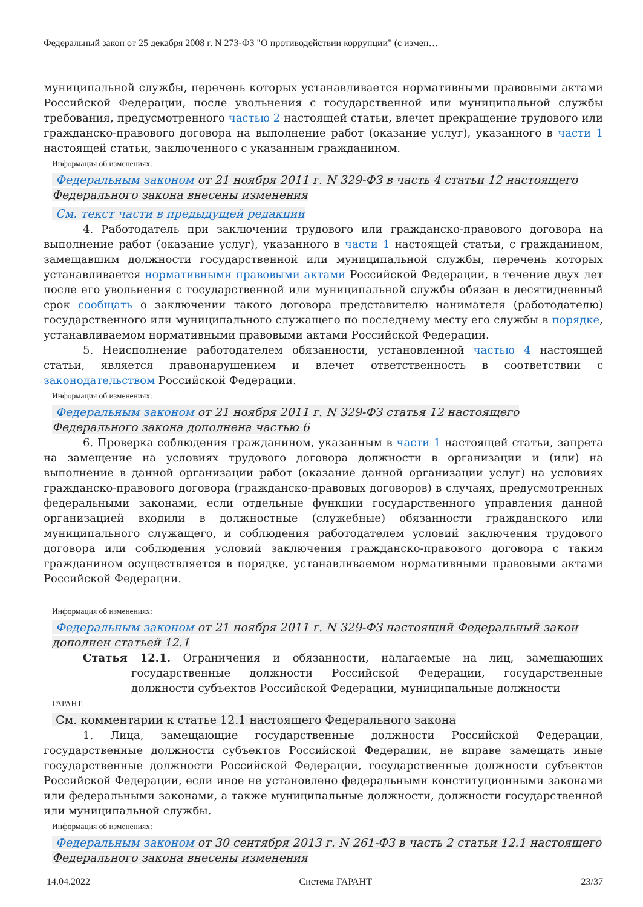Федеральный закон от 25 декабря 2008 г. N 273-ФЗ "О противодействии коррупции" (с измен…
муниципальной службы, перечень которых устанавливается нормативными правовыми актами Российской Федерации, после увольнения с государственной или муниципальной службы требования, предусмотренного частью 2 настоящей статьи, влечет прекращение трудового или гражданско-правового договора на выполнение работ (оказание услуг), указанного в части 1 настоящей статьи, заключенного с указанным гражданином.
Информация об изменениях:
Федеральным законом от 21 ноября 2011 г. N 329-ФЗ в часть 4 статьи 12 настоящего Федерального закона внесены изменения
См. текст части в предыдущей редакции
4. Работодатель при заключении трудового или гражданско-правового договора на выполнение работ (оказание услуг), указанного в части 1 настоящей статьи, с гражданином, замещавшим должности государственной или муниципальной службы, перечень которых устанавливается нормативными правовыми актами Российской Федерации, в течение двух лет после его увольнения с государственной или муниципальной службы обязан в десятидневный срок сообщать о заключении такого договора представителю нанимателя (работодателю) государственного или муниципального служащего по последнему месту его службы в порядке, устанавливаемом нормативными правовыми актами Российской Федерации.
5. Неисполнение работодателем обязанности, установленной частью 4 настоящей статьи, является правонарушением и влечет ответственность в соответствии с законодательством Российской Федерации.
Информация об изменениях:
Федеральным законом от 21 ноября 2011 г. N 329-ФЗ статья 12 настоящего Федерального закона дополнена частью 6
6. Проверка соблюдения гражданином, указанным в части 1 настоящей статьи, запрета на замещение на условиях трудового договора должности в организации и (или) на выполнение в данной организации работ (оказание данной организации услуг) на условиях гражданско-правового договора (гражданско-правовых договоров) в случаях, предусмотренных федеральными законами, если отдельные функции государственного управления данной организацией входили в должностные (служебные) обязанности гражданского или муниципального служащего, и соблюдения работодателем условий заключения трудового договора или соблюдения условий заключения гражданско-правового договора с таким гражданином осуществляется в порядке, устанавливаемом нормативными правовыми актами Российской Федерации.
Информация об изменениях:
Федеральным законом от 21 ноября 2011 г. N 329-ФЗ настоящий Федеральный закон дополнен статьей 12.1
Статья 12.1. Ограничения и обязанности, налагаемые на лиц, замещающих государственные должности Российской Федерации, государственные должности субъектов Российской Федерации, муниципальные должности
ГАРАНТ:
См. комментарии к статье 12.1 настоящего Федерального закона
1. Лица, замещающие государственные должности Российской Федерации, государственные должности субъектов Российской Федерации, не вправе замещать иные государственные должности Российской Федерации, государственные должности субъектов Российской Федерации, если иное не установлено федеральными конституционными законами или федеральными законами, а также муниципальные должности, должности государственной или муниципальной службы.
Информация об изменениях:
Федеральным законом от 30 сентября 2013 г. N 261-ФЗ в часть 2 статьи 12.1 настоящего Федерального закона внесены изменения
14.04.2022 Система ГАРАНТ 23/37